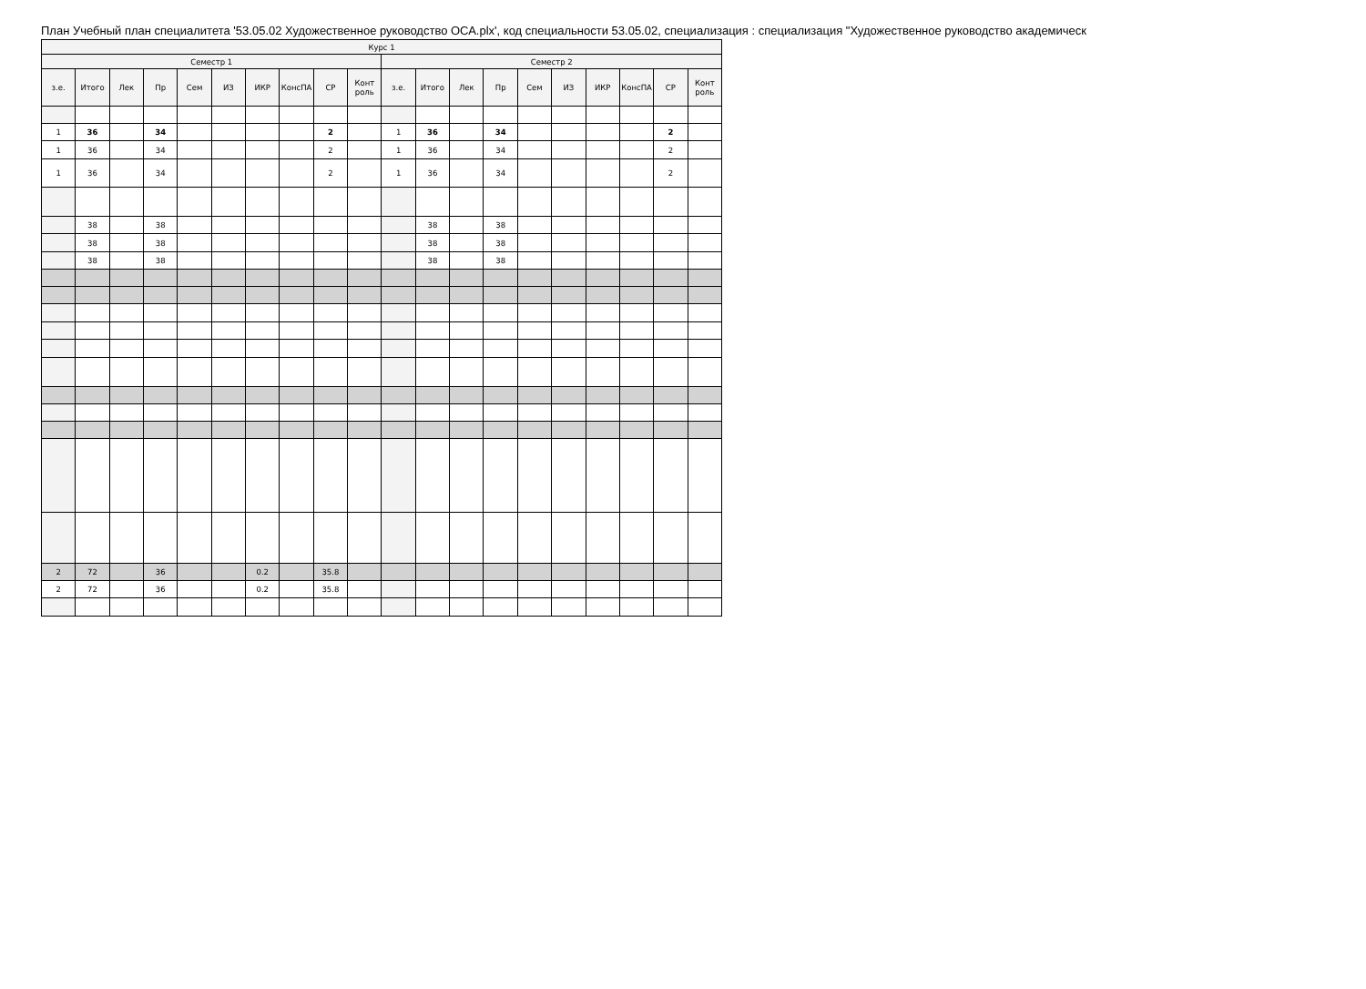План Учебный план специалитета '53.05.02 Художественное руководство ОСА.plx', код специальности 53.05.02, специализация : специализация "Художественное руководство академическ
| Курс 1 | | | | | | | | | | | | | | | | | | | |
| --- | --- | --- | --- | --- | --- | --- | --- | --- | --- | --- | --- | --- | --- | --- | --- | --- | --- | --- | --- |
| Семестр 1 | | | | | | | | | | Семестр 2 | | | | | | | | | |
| з.е. | Итого | Лек | Пр | Сем | ИЗ | ИКР | КонсПА | СР | Конт роль | з.е. | Итого | Лек | Пр | Сем | ИЗ | ИКР | КонсПА | СР | Конт роль |
| 1 | 36 | | 34 | | | | | 2 | | 1 | 36 | | 34 | | | | | 2 | |
| 1 | 36 | | 34 | | | | | 2 | | 1 | 36 | | 34 | | | | | 2 | |
| 1 | 36 | | 34 | | | | | 2 | | 1 | 36 | | 34 | | | | | 2 | |
| | 38 | | 38 | | | | | | | | 38 | | 38 | | | | | | |
| | 38 | | 38 | | | | | | | | 38 | | 38 | | | | | | |
| | 38 | | 38 | | | | | | | | 38 | | 38 | | | | | | |
| 2 | 72 | | 36 | | | 0.2 | | 35.8 | | | | | | | | | | | |
| 2 | 72 | | 36 | | | 0.2 | | 35.8 | | | | | | | | | | | |